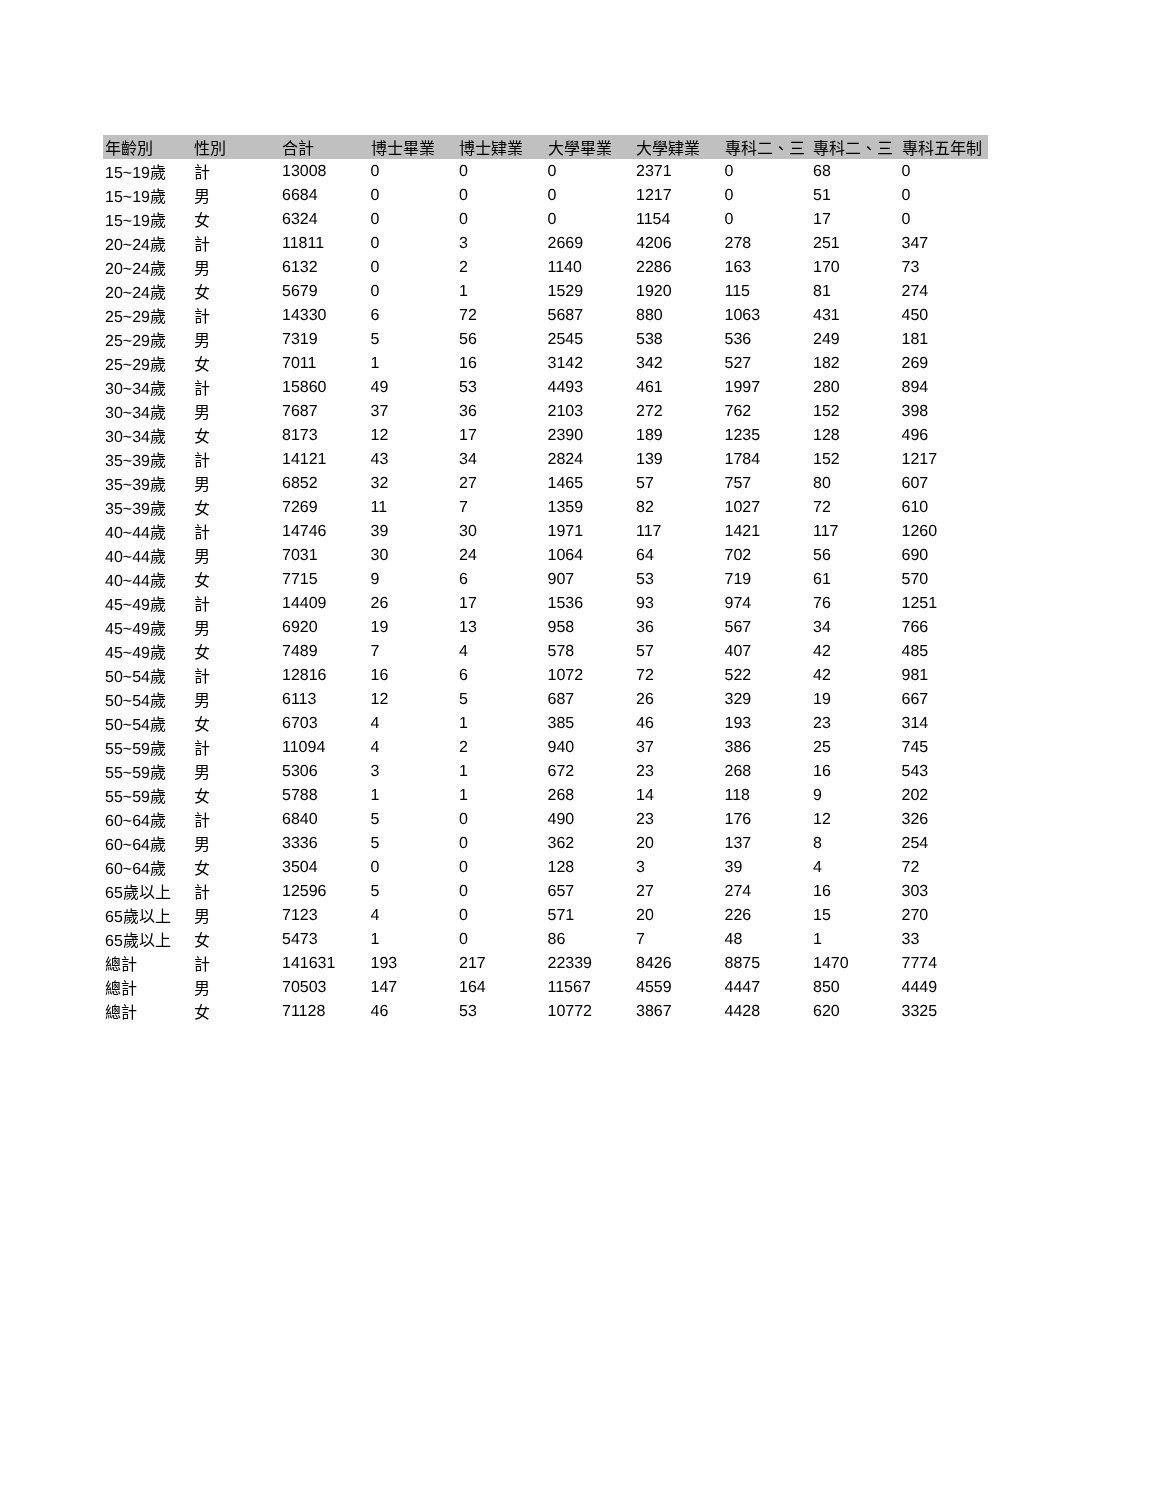| 年齡別 | 性別 | 合計 | 博士畢業 | 博士肄業 | 大學畢業 | 大學肄業 | 專科二、三 | 專科二、三 | 專科五年制 |
| --- | --- | --- | --- | --- | --- | --- | --- | --- | --- |
| 15~19歲 | 計 | 13008 | 0 | 0 | 0 | 2371 | 0 | 68 | 0 |
| 15~19歲 | 男 | 6684 | 0 | 0 | 0 | 1217 | 0 | 51 | 0 |
| 15~19歲 | 女 | 6324 | 0 | 0 | 0 | 1154 | 0 | 17 | 0 |
| 20~24歲 | 計 | 11811 | 0 | 3 | 2669 | 4206 | 278 | 251 | 347 |
| 20~24歲 | 男 | 6132 | 0 | 2 | 1140 | 2286 | 163 | 170 | 73 |
| 20~24歲 | 女 | 5679 | 0 | 1 | 1529 | 1920 | 115 | 81 | 274 |
| 25~29歲 | 計 | 14330 | 6 | 72 | 5687 | 880 | 1063 | 431 | 450 |
| 25~29歲 | 男 | 7319 | 5 | 56 | 2545 | 538 | 536 | 249 | 181 |
| 25~29歲 | 女 | 7011 | 1 | 16 | 3142 | 342 | 527 | 182 | 269 |
| 30~34歲 | 計 | 15860 | 49 | 53 | 4493 | 461 | 1997 | 280 | 894 |
| 30~34歲 | 男 | 7687 | 37 | 36 | 2103 | 272 | 762 | 152 | 398 |
| 30~34歲 | 女 | 8173 | 12 | 17 | 2390 | 189 | 1235 | 128 | 496 |
| 35~39歲 | 計 | 14121 | 43 | 34 | 2824 | 139 | 1784 | 152 | 1217 |
| 35~39歲 | 男 | 6852 | 32 | 27 | 1465 | 57 | 757 | 80 | 607 |
| 35~39歲 | 女 | 7269 | 11 | 7 | 1359 | 82 | 1027 | 72 | 610 |
| 40~44歲 | 計 | 14746 | 39 | 30 | 1971 | 117 | 1421 | 117 | 1260 |
| 40~44歲 | 男 | 7031 | 30 | 24 | 1064 | 64 | 702 | 56 | 690 |
| 40~44歲 | 女 | 7715 | 9 | 6 | 907 | 53 | 719 | 61 | 570 |
| 45~49歲 | 計 | 14409 | 26 | 17 | 1536 | 93 | 974 | 76 | 1251 |
| 45~49歲 | 男 | 6920 | 19 | 13 | 958 | 36 | 567 | 34 | 766 |
| 45~49歲 | 女 | 7489 | 7 | 4 | 578 | 57 | 407 | 42 | 485 |
| 50~54歲 | 計 | 12816 | 16 | 6 | 1072 | 72 | 522 | 42 | 981 |
| 50~54歲 | 男 | 6113 | 12 | 5 | 687 | 26 | 329 | 19 | 667 |
| 50~54歲 | 女 | 6703 | 4 | 1 | 385 | 46 | 193 | 23 | 314 |
| 55~59歲 | 計 | 11094 | 4 | 2 | 940 | 37 | 386 | 25 | 745 |
| 55~59歲 | 男 | 5306 | 3 | 1 | 672 | 23 | 268 | 16 | 543 |
| 55~59歲 | 女 | 5788 | 1 | 1 | 268 | 14 | 118 | 9 | 202 |
| 60~64歲 | 計 | 6840 | 5 | 0 | 490 | 23 | 176 | 12 | 326 |
| 60~64歲 | 男 | 3336 | 5 | 0 | 362 | 20 | 137 | 8 | 254 |
| 60~64歲 | 女 | 3504 | 0 | 0 | 128 | 3 | 39 | 4 | 72 |
| 65歲以上 | 計 | 12596 | 5 | 0 | 657 | 27 | 274 | 16 | 303 |
| 65歲以上 | 男 | 7123 | 4 | 0 | 571 | 20 | 226 | 15 | 270 |
| 65歲以上 | 女 | 5473 | 1 | 0 | 86 | 7 | 48 | 1 | 33 |
| 總計 | 計 | 141631 | 193 | 217 | 22339 | 8426 | 8875 | 1470 | 7774 |
| 總計 | 男 | 70503 | 147 | 164 | 11567 | 4559 | 4447 | 850 | 4449 |
| 總計 | 女 | 71128 | 46 | 53 | 10772 | 3867 | 4428 | 620 | 3325 |